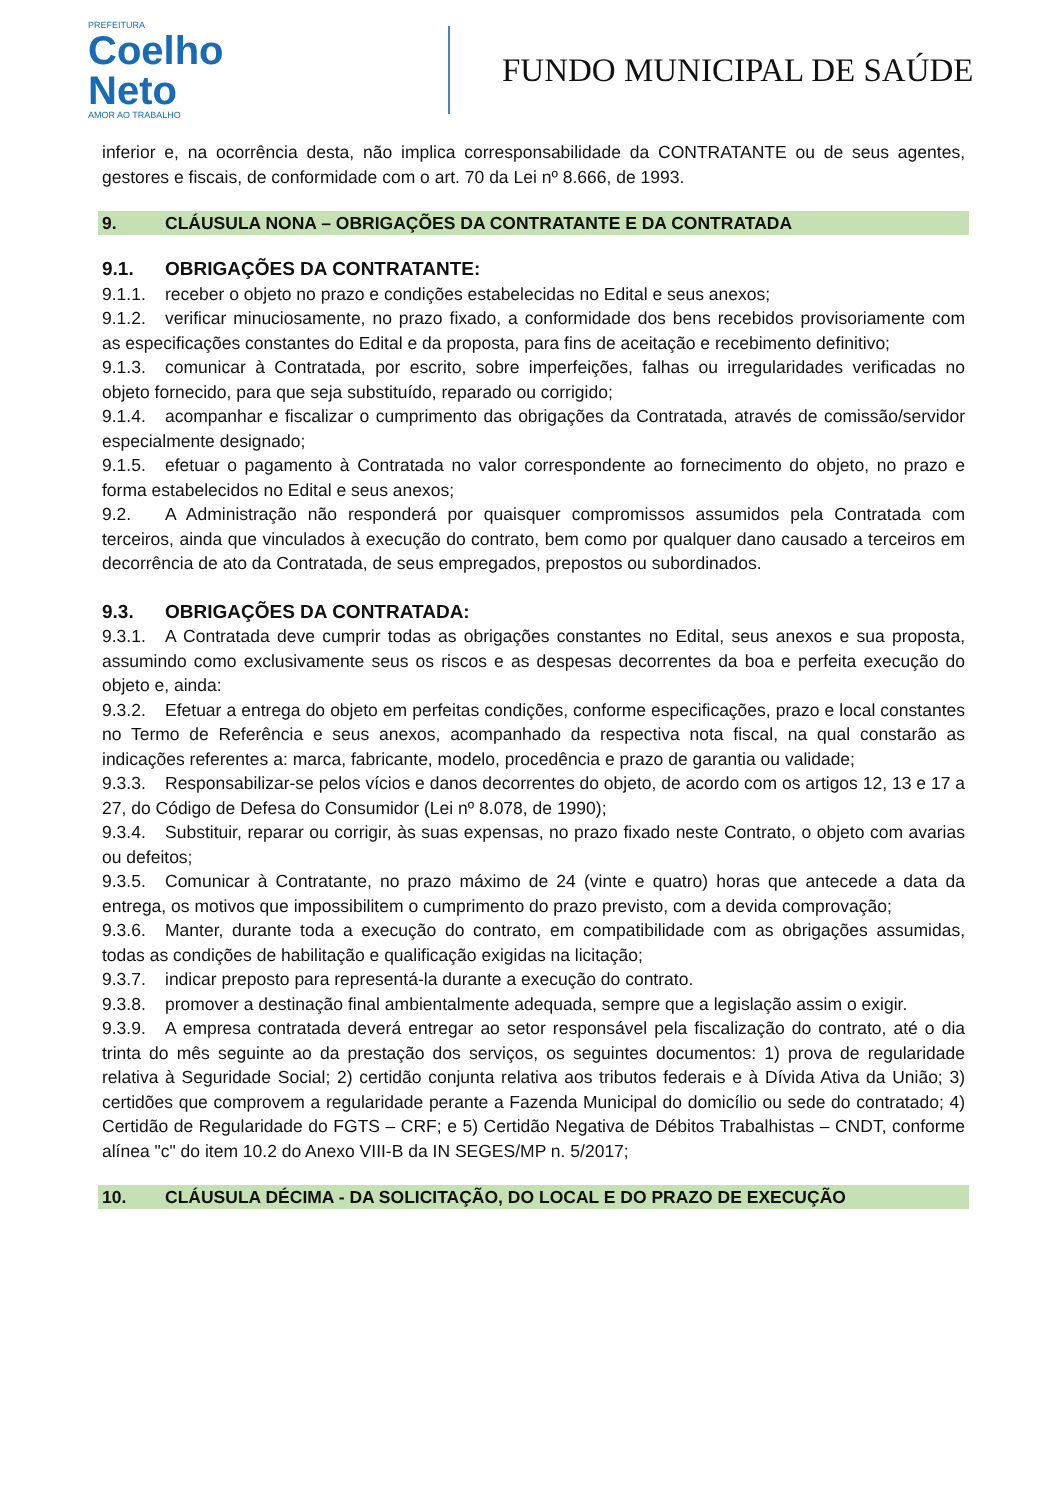PREFEITURA
Coelho
Neto
AMOR AO TRABALHO
FUNDO MUNICIPAL DE SAÚDE
inferior e, na ocorrência desta, não implica corresponsabilidade da CONTRATANTE ou de seus agentes, gestores e fiscais, de conformidade com o art. 70 da Lei nº 8.666, de 1993.
9. CLÁUSULA NONA – OBRIGAÇÕES DA CONTRATANTE E DA CONTRATADA
9.1. OBRIGAÇÕES DA CONTRATANTE:
9.1.1. receber o objeto no prazo e condições estabelecidas no Edital e seus anexos;
9.1.2. verificar minuciosamente, no prazo fixado, a conformidade dos bens recebidos provisoriamente com as especificações constantes do Edital e da proposta, para fins de aceitação e recebimento definitivo;
9.1.3. comunicar à Contratada, por escrito, sobre imperfeições, falhas ou irregularidades verificadas no objeto fornecido, para que seja substituído, reparado ou corrigido;
9.1.4. acompanhar e fiscalizar o cumprimento das obrigações da Contratada, através de comissão/servidor especialmente designado;
9.1.5. efetuar o pagamento à Contratada no valor correspondente ao fornecimento do objeto, no prazo e forma estabelecidos no Edital e seus anexos;
9.2. A Administração não responderá por quaisquer compromissos assumidos pela Contratada com terceiros, ainda que vinculados à execução do contrato, bem como por qualquer dano causado a terceiros em decorrência de ato da Contratada, de seus empregados, prepostos ou subordinados.
9.3. OBRIGAÇÕES DA CONTRATADA:
9.3.1. A Contratada deve cumprir todas as obrigações constantes no Edital, seus anexos e sua proposta, assumindo como exclusivamente seus os riscos e as despesas decorrentes da boa e perfeita execução do objeto e, ainda:
9.3.2. Efetuar a entrega do objeto em perfeitas condições, conforme especificações, prazo e local constantes no Termo de Referência e seus anexos, acompanhado da respectiva nota fiscal, na qual constarão as indicações referentes a: marca, fabricante, modelo, procedência e prazo de garantia ou validade;
9.3.3. Responsabilizar-se pelos vícios e danos decorrentes do objeto, de acordo com os artigos 12, 13 e 17 a 27, do Código de Defesa do Consumidor (Lei nº 8.078, de 1990);
9.3.4. Substituir, reparar ou corrigir, às suas expensas, no prazo fixado neste Contrato, o objeto com avarias ou defeitos;
9.3.5. Comunicar à Contratante, no prazo máximo de 24 (vinte e quatro) horas que antecede a data da entrega, os motivos que impossibilitem o cumprimento do prazo previsto, com a devida comprovação;
9.3.6. Manter, durante toda a execução do contrato, em compatibilidade com as obrigações assumidas, todas as condições de habilitação e qualificação exigidas na licitação;
9.3.7. indicar preposto para representá-la durante a execução do contrato.
9.3.8. promover a destinação final ambientalmente adequada, sempre que a legislação assim o exigir.
9.3.9. A empresa contratada deverá entregar ao setor responsável pela fiscalização do contrato, até o dia trinta do mês seguinte ao da prestação dos serviços, os seguintes documentos: 1) prova de regularidade relativa à Seguridade Social; 2) certidão conjunta relativa aos tributos federais e à Dívida Ativa da União; 3) certidões que comprovem a regularidade perante a Fazenda Municipal do domicílio ou sede do contratado; 4) Certidão de Regularidade do FGTS – CRF; e 5) Certidão Negativa de Débitos Trabalhistas – CNDT, conforme alínea "c" do item 10.2 do Anexo VIII-B da IN SEGES/MP n. 5/2017;
10. CLÁUSULA DÉCIMA - DA SOLICITAÇÃO, DO LOCAL E DO PRAZO DE EXECUÇÃO